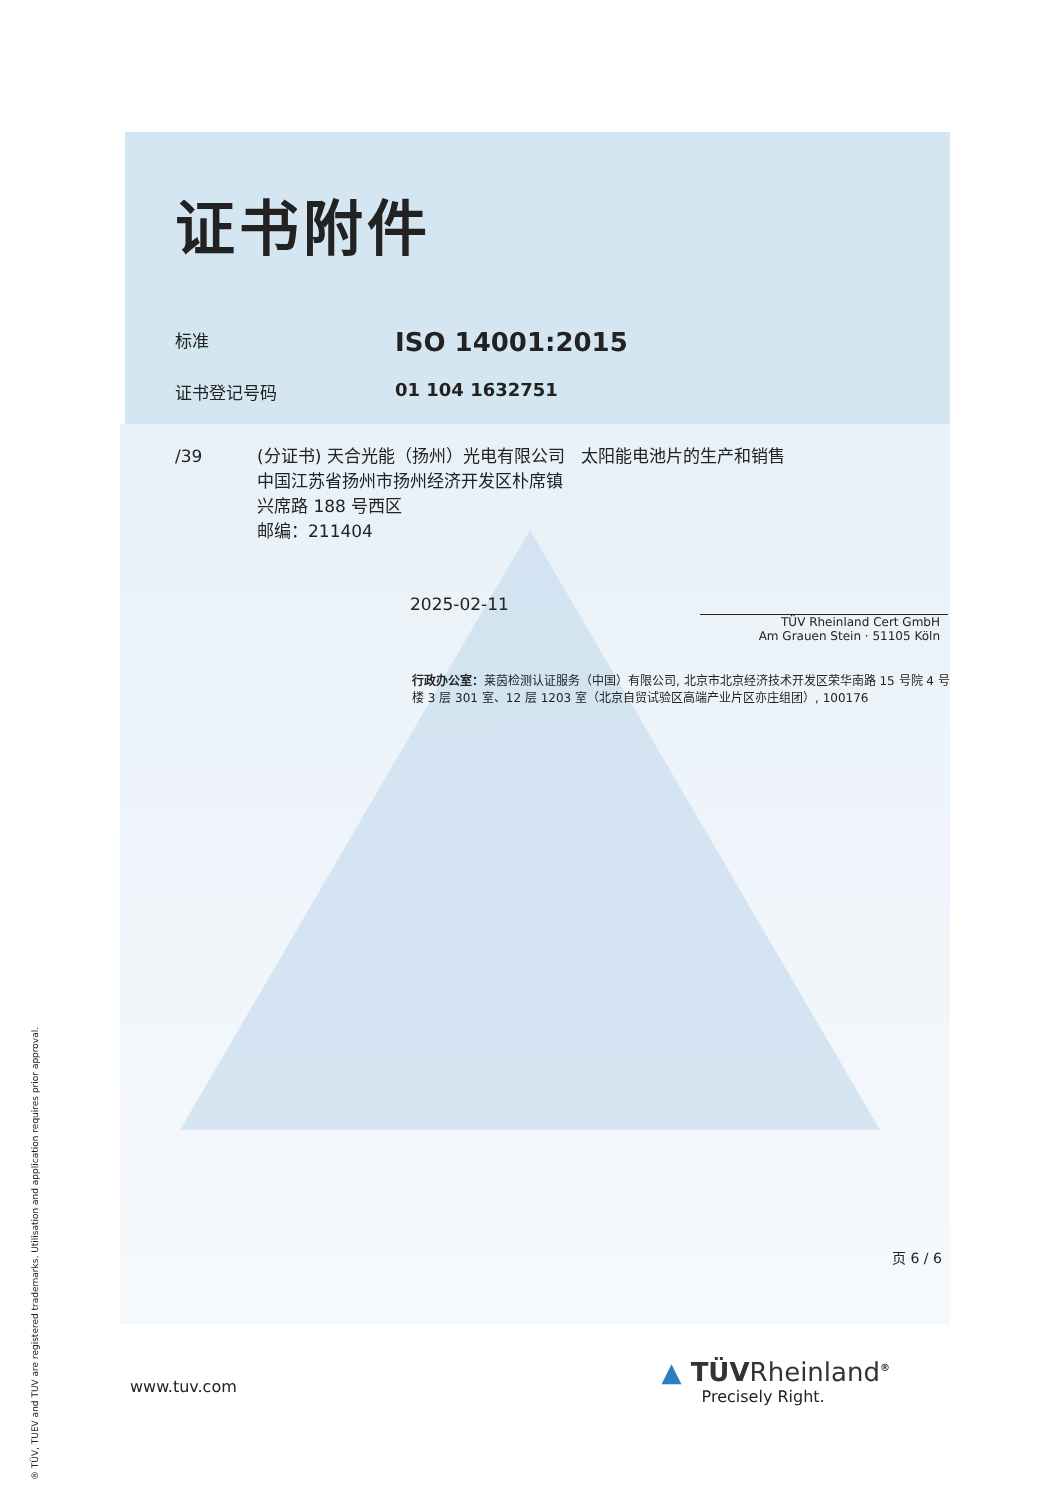证书附件
标准
ISO 14001:2015
证书登记号码 01 104 1632751
/39 (分证书) 天合光能（扬州）光电有限公司 太阳能电池片的生产和销售
中国江苏省扬州市扬州经济开发区朴席镇
兴席路 188 号西区
邮编：211404
2025-02-11
TÜV Rheinland Cert GmbH
Am Grauen Stein · 51105 Köln
行政办公室：莱茵检测认证服务（中国）有限公司, 北京市北京经济技术开发区荣华南路 15 号院 4 号楼 3 层 301 室、12 层 1203 室（北京自贸试验区高端产业片区亦庄组团）, 100176
页 6 / 6
www.tuv.com
▲ TÜVRheinland<sup>®</sup>
Precisely Right.
® TÜV, TUEV and TUV are registered trademarks. Utilisation and application requires prior approval.